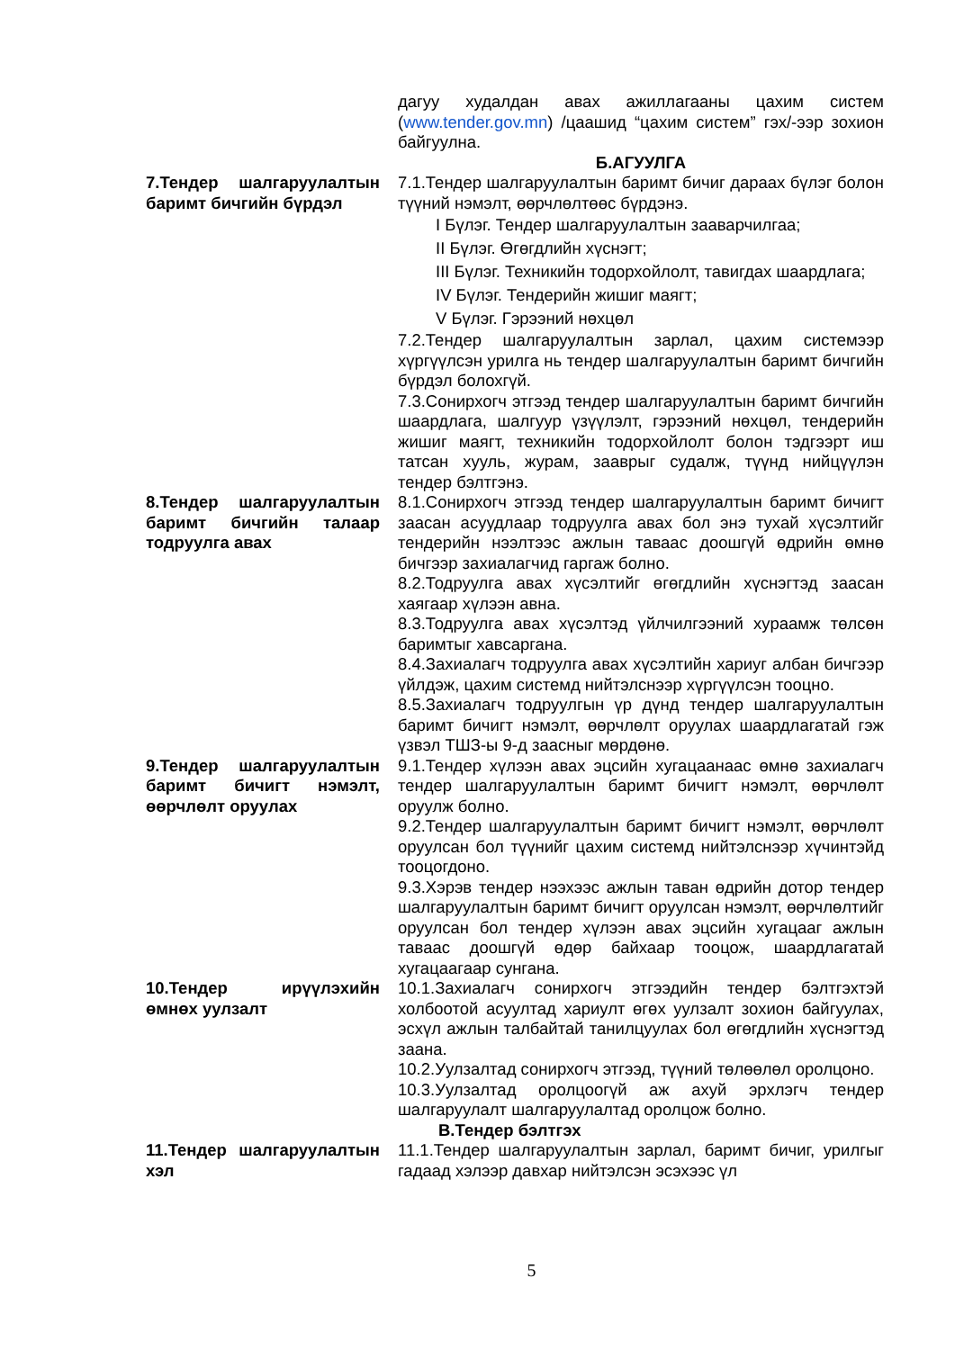дагуу худалдан авах ажиллагааны цахим систем (www.tender.gov.mn) /цаашид “цахим систем” гэх/-ээр зохион байгуулна.
Б.АГУУЛГА
7.Тендер шалгаруулалтын баримт бичгийн бүрдэл
7.1.Тендер шалгаруулалтын баримт бичиг дараах бүлэг болон түүний нэмэлт, өөрчлөлтөөс бүрдэнэ.
I Бүлэг. Тендер шалгаруулалтын зааварчилгаа;
II Бүлэг. Өгөгдлийн хүснэгт;
III Бүлэг. Техникийн тодорхойлолт, тавигдах шаардлага;
IV Бүлэг. Тендерийн жишиг маягт;
V Бүлэг. Гэрээний нөхцөл
7.2.Тендер шалгаруулалтын зарлал, цахим системээр хүргүүлсэн урилга нь тендер шалгаруулалтын баримт бичгийн бүрдэл болохгүй.
7.3.Сонирхогч этгээд тендер шалгаруулалтын баримт бичгийн шаардлага, шалгуур үзүүлэлт, гэрээний нөхцөл, тендерийн жишиг маягт, техникийн тодорхойлолт болон тэдгээрт иш татсан хууль, журам, зааврыг судалж, түүнд нийцүүлэн тендер бэлтгэнэ.
8.Тендер шалгаруулалтын баримт бичгийн талаар тодруулга авах
8.1.Сонирхогч этгээд тендер шалгаруулалтын баримт бичигт заасан асуудлаар тодруулга авах бол энэ тухай хүсэлтийг тендерийн нээлтээс ажлын таваас доошгүй өдрийн өмнө бичгээр захиалагчид гаргаж болно.
8.2.Тодруулга авах хүсэлтийг өгөгдлийн хүснэгтэд заасан хаягаар хүлээн авна.
8.3.Тодруулга авах хүсэлтэд үйлчилгээний хураамж төлсөн баримтыг хавсаргана.
8.4.Захиалагч тодруулга авах хүсэлтийн хариуг албан бичгээр үйлдэж, цахим системд нийтэлснээр хүргүүлсэн тооцно.
8.5.Захиалагч тодруулгын үр дүнд тендер шалгаруулалтын баримт бичигт нэмэлт, өөрчлөлт оруулах шаардлагатай гэж үзвэл ТШЗ-ы 9-д заасныг мөрдөнө.
9.Тендер шалгаруулалтын баримт бичигт нэмэлт, өөрчлөлт оруулах
9.1.Тендер хүлээн авах эцсийн хугацаанаас өмнө захиалагч тендер шалгаруулалтын баримт бичигт нэмэлт, өөрчлөлт оруулж болно.
9.2.Тендер шалгаруулалтын баримт бичигт нэмэлт, өөрчлөлт оруулсан бол түүнийг цахим системд нийтэлснээр хүчинтэйд тооцогдоно.
9.3.Хэрэв тендер нээхээс ажлын таван өдрийн дотор тендер шалгаруулалтын баримт бичигт оруулсан нэмэлт, өөрчлөлтийг оруулсан бол тендер хүлээн авах эцсийн хугацааг ажлын таваас доошгүй өдөр байхаар тооцож, шаардлагатай хугацаагаар сунгана.
10.Тендер ирүүлэхийн өмнөх уулзалт
10.1.Захиалагч сонирхогч этгээдийн тендер бэлтгэхтэй холбоотой асуултад хариулт өгөх уулзалт зохион байгуулах, эсхүл ажлын талбайтай танилцуулах бол өгөгдлийн хүснэгтэд заана.
10.2.Уулзалтад сонирхогч этгээд, түүний төлөөлөл оролцоно.
10.3.Уулзалтад оролцоогүй аж ахуй эрхлэгч тендер шалгаруулалт шалгаруулалтад оролцож болно.
В.Тендер бэлтгэх
11.Тендер шалгаруулалтын хэл
11.1.Тендер шалгаруулалтын зарлал, баримт бичиг, урилгыг гадаад хэлээр давхар нийтэлсэн эсэхээс үл
5